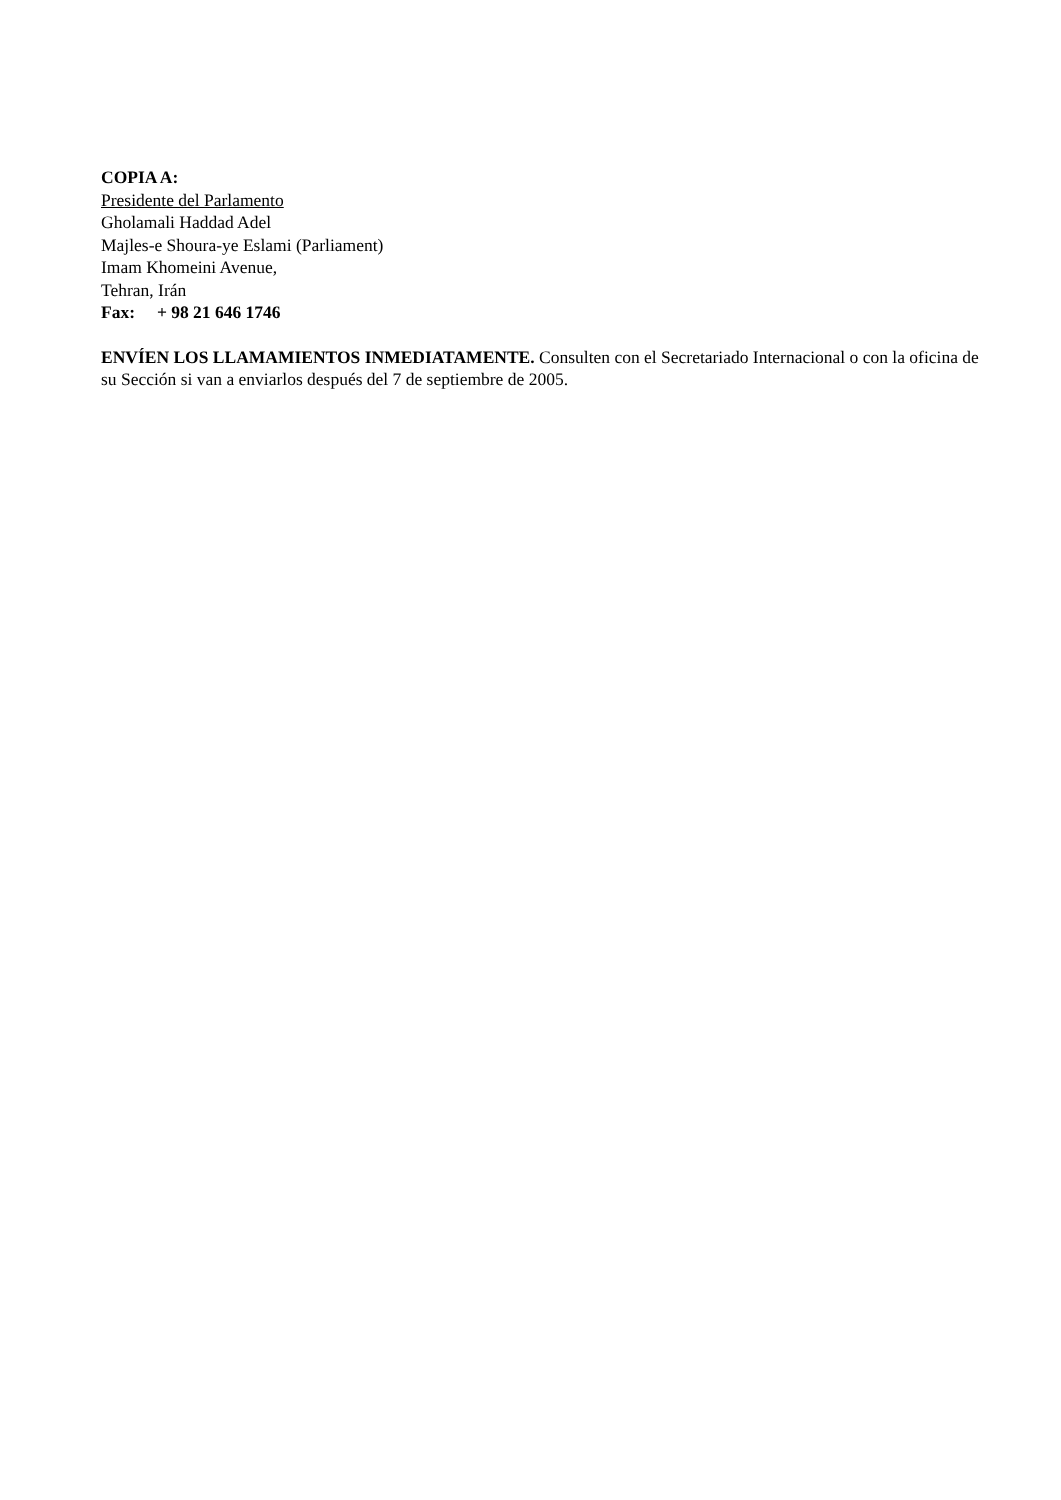COPIA A:
Presidente del Parlamento
Gholamali Haddad Adel
Majles-e Shoura-ye Eslami (Parliament)
Imam Khomeini Avenue,
Tehran, Irán
Fax: + 98 21 646 1746
ENVÍEN LOS LLAMAMIENTOS INMEDIATAMENTE. Consulten con el Secretariado Internacional o con la oficina de su Sección si van a enviarlos después del 7 de septiembre de 2005.